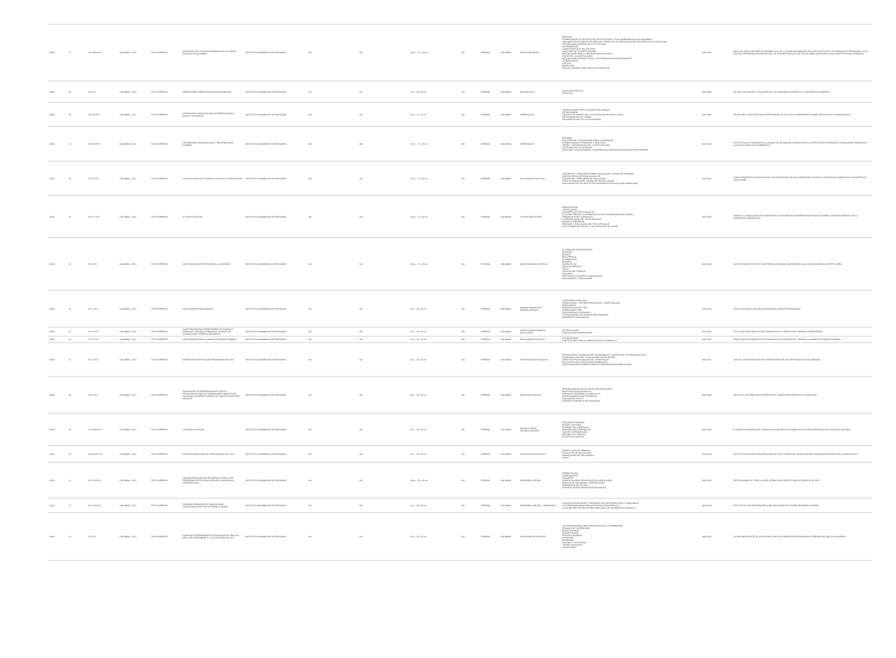| 12997 | 97 | 370.19346 I57e | COLOMBIA , 1973 | TEXTO IMPRESO | DETECCIÓN DE LA ESCUELA PRIMARIA EN LAS ÁREAS RURALES DE COLOMBIA | INSTITUTO COLOMBIANO DE PEDAGOGÍA | N/A | | N/A | | 164 p. ; 33 x 22 cm | | N/A | ESPAÑOL | COLOMBIA | EDUCACIÓN RURAL | PREFACIO INTRODUCCIÓN: EL RETRASO DEL SECTOR RURAL Y SUS CONSECUENCIAS EN COLOMBIA LINEAMIENTOS ELEMENTALES PARA UNA TEORÍA DE LAS DESIGUALDADES SECTORIALES EN EDUCACIÓN METODOLOGÍA GENERAL DE ESTE ESTUDIO ANTECEDENTES CARACTERÍSTICAS DEL ESTUDIO OBJETIVOS DE LA INVESTIGACIÓN METODOLOGÍA PARA LA RECOLECCIÓN DE DATOS ETAPAS DE LA INVESTIGACIÓN METODOLOGÍA ESPECIAL PARA LA DETERMINACIÓN DE PRIORIDADES INTRODUCCIÓN COSTOS BENEFICIOS MÉTODO GENERAL PARA EVALUAR PROYECTOS | 0000 2997 | ESTE VOLUMEN CONTIENE EL INFORME FINAL DE LA INVESTIGACIÓN QUE REALIZÓ EL INSTITUTO COLOMBIANO DE PEDAGOGÍA, CUYO CENTRAL PROPÓSITO DE IDENTIFICAR LOS NIVELES RURALES QUE EN COLOMBIA MOTIVARON ACTUALMENTE ESCUELA PRIMARIA... |
| 12998 | 98 | 510 I57c | COLOMBIA , 1973 | TEXTO IMPRESO | COMENTARIOS SOBRE EDUCACIÓN MATEMÁTICA | INSTITUTO COLOMBIANO DE PEDAGOGÍA | N/A | | N/A | | 14 p. ; 22 x 33 cm | | N/A | ESPAÑOL | COLOMBIA | MATEMÁTICAS | LÓGICA MATEMÁTICA DIDÁCTICA | 0000 2998 | SE HACE UN ANÁLISIS Y UNA CRÍTICA A LAS FUNDAMENTACIONES DE LA MATEMÁTICA MODERNA... |
| 12999 | 99 | 370.152 I57 I | COLOMBIA , 1974 | TEXTO IMPRESO | INSTRUCCIÓN INDIVIDUALIZADA O PERSONALIZADA - MANUAL DE MANEJO | INSTITUTO COLOMBIANO DE PEDAGOGÍA | N/A | | N/A | | 45 p. ; 17 x 23 cm | | N/A | ESPAÑOL | COLOMBIA | APRENDIZAJE | INSTRUCCIONES PARA EL MANEJO DEL MANUAL INTRODUCCIÓN TÉCNICAS DE MANEJO DE LA INSTRUCCIÓN INDIVIDUALIZADA MOTIVACIÓN PARA EL LOGRO DOCUMENTACIÓN DE LA INSTRUCCIÓN | 0000 2999 | ESCOLARES Y MAESTROS QUE PARTICIPARON EN 1973 EN UN EXPERIMENTO SOBRE INSTRUCCIÓN INDIVIDUALIZADA... |
| 13000 | 00 | 370.152 I57 E | COLOMBIA , 1974 | TEXTO IMPRESO | INSTRUCCIÓN INDIVIDUALIZADA Y RECUPERACIÓN FLEXIBLE | INSTITUTO COLOMBIANO DE PEDAGOGÍA | N/A | | N/A | | 167 p. ; 17 x 23 cm | | N/A | ESPAÑOL | COLOMBIA | APRENDIZAJE | RESUMEN SITUACIÓN DE LA EDUCACIÓN RURAL COLOMBIANA INTRODUCCIÓN AL PROBLEMA Y OBJETIVOS DISEÑO Y METODOLOGÍA DE LA INVESTIGACIÓN INSTRUMENTOS DE MEDICIÓN DISCUSIÓN, CONCLUSIONES Y SUGERENCIAS PARA INVESTIGACIONES POSTERIORES | 0000 3000 | ESTE ESTUDIO SE ORIGINÓ EN LA INQUIETUD DE BUSCAR ALTERNATIVAS A LA EFECTIVIDAD INTERNA DE LA EDUCACIÓN PRIMARIA EN LAS ZONAS RURALES COLOMBIANAS... |
| 13001 | 01 | 370.27 I57e | COLOMBIA , 1974 | TEXTO IMPRESO | LA EVALUACIÓN INSTITUCIONAL APLICADA A LA EDUCACIÓN | INSTITUTO COLOMBIANO DE PEDAGOGÍA | N/A | | N/A | | 177 p. ; 17 x 23 cm | | N/A | ESPAÑOL | COLOMBIA | EVALUACIÓN EDUCATIVA | CONCEPTOS Y PRINCIPIOS SOBRE EVALUACIÓN Y TEORÍA DE SISTEMAS NUEVOS ENFOQUES EDUCACIONALES CONCEPTOS Y PRINCIPIOS DE EVALUACIÓN TIPOS DE EVALUACIÓN Y MODELOS DE EVALUACIÓN EVALUACIÓN DE LOS INSTITUTOS NACIONALES DE EDUCACIÓN MEDIA INEM | 0000 3001 | CON EL PROPÓSITO DE IDENTIFICAR LAS TENDENCIAS QUE HAN VENIDO REALIZANDO EL INTENTO DE CLARIFICAR EL CONCEPTO DE EVALUACIÓN... |
| 13002 | 02 | 370.777 I57t | COLOMBIA , 1974 | TEXTO IMPRESO | EL TEXTO ESCOLAR | INSTITUTO COLOMBIANO DE PEDAGOGÍA | N/A | | N/A | | 174 p. ; 17 x 23 cm | | N/A | ESPAÑOL | COLOMBIA | TEXTOS EDUCATIVOS | PRESENTACIÓN JUSTIFICACIÓN CONCEPTO DE TEXTO ESCOLAR EL AUTOR FRENTE A LA PROBLEMÁTICA DE LA COMUNICACIÓN ESCRITA CRONOLOGÍA DEL CURRÍCULO LA PREPARACIÓN DEL TEXTO ESCOLAR EDICIÓN E IMPRESIÓN MEDICIÓN Y EVALUACIÓN DEL TEXTO ESCOLAR LOS AUTORES DE TEXTOS Y LOS DERECHOS DE AUTOR | 0000 3002 | DEBIDO A LA OBLIGACIÓN DE SUMINISTRAR LOS ELEMENTOS INDISPENSABLES PARA EL NORMAL DESENVOLVIMIENTO DE LA ENSEÑANZA-APRENDIZAJE... |
| 13003 | 03 | 507.2 I57 I | COLOMBIA , 1974 | TEXTO IMPRESO | INVESTIGACIÓN CIENTÍFICA PARA LA JUVENTUD | INSTITUTO COLOMBIANO DE PEDAGOGÍA | N/A | | N/A | | 156 p. ; 17 x 23 cm | | N/A | ESPAÑOL | COLOMBIA | INVESTIGACIÓN CIENTÍFICA | EL CÓMO DE LOS PROYECTOS BOTÁNICA QUÍMICA ELECTRÓNICA ENTOMOLOGÍA BIOLOGÍA MATEMÁTICAS CIENCIAS MEDICAS FÍSICA CIENCIAS DEL ESPACIO ZOOLOGÍA PROYECTOS DE GRUPO E INDIVIDUALES BIBLIOGRAFÍA Y PUBLICACIÓN | 0000 3003 | LOS ESTUDIANTES DE HOY, CIENTÍFICOS DE MAÑANA, OBTENDRÁN UNA AYUDA VALIOSÍSIMA DE ESTE LIBRO... |
| 13004 | 04 | 370.1 I57a | COLOMBIA , 1974 | TEXTO IMPRESO | ACTUALIDADES PEDAGÓGICAS | INSTITUTO COLOMBIANO DE PEDAGOGÍA | N/A | | N/A | | 28 p. ; 22 x 28 cm | | N/A | ESPAÑOL | COLOMBIA | MEDIOS EDUCATIVOS MEDIOS MASIVOS | LA REFORMA EDUCATIVA CAPACITACIÓN - CENTROS REGIONALES - INVESTIGACIÓN DIRECTORIOS PROYECTO ICOLPE - OEA COMPILACIÓN INEM UNA SOCIEDAD INFORMADA LA PRODUCCIÓN DE CUENTOS PEDAGÓGICOS CONGRESOS NACIONALES | 0000 3004 | TEXTO CON ARTÍCULOS RELACIONADOS EN TEMAS PEDAGÓGICOS. |
| 13005 | 05 | 371.12 I57 1 | COLOMBIA , 1974 | TEXTO IMPRESO | CUESTIONARIO PARA PROFESORES DE ESCUELAS NORMALES, ESCUELAS PRIMARIAS, CURSOS DE CAPACITACIÓN, PERFECCIONAMIENTO | INSTITUTO COLOMBIANO DE PEDAGOGÍA | N/A | | N/A | | 41 p. ; 22 x 33 cm | | N/A | ESPAÑOL | COLOMBIA | CAPACITACIÓN DOCENTE - EVALUACIÓN | INSTRUCCIONES CUESTIONARIO PROFESORES | 0000 3005 | TEXTO QUE CONTIENE UN CUESTIONARIO DE 217 PREGUNTAS, DIRIGIDO A PROFESORES. |
| 13006 | 06 | 371.27 I57c | COLOMBIA , 1974 | TEXTO IMPRESO | CUESTIONARIO PARA ALUMNOS DE ESCUELA NORMAL | INSTITUTO COLOMBIANO DE PEDAGOGÍA | N/A | | N/A | | 15 p. ; 22 x 33 cm | | N/A | ESPAÑOL | COLOMBIA | EVALUACIÓN EDUCATIVA | INSTRUCCIONES CUESTIONARIO PARA ALUMNOS ESCUELAS NORMALES | 0000 3006 | TEXTO QUE CONTIENE UN CUESTIONARIO DE 146 PREGUNTAS, DIRIGIDO A ALUMNOS DE ESCUELA NORMAL |
| 13007 | 07 | 370.7 I57d | COLOMBIA , 1974 | TEXTO IMPRESO | DIVISIÓN DE INVESTIGACIÓN PROGRAMACIÓN 1974 | INSTITUTO COLOMBIANO DE PEDAGOGÍA | N/A | | N/A | | 25 p. ; 22 x 28 cm | | N/A | ESPAÑOL | COLOMBIA | INVESTIGACIÓN EDUCATIVA | ESTRUCTURAS, COMPONENTES, RENDIMIENTO Y COSTOS DEL SISTEMA EDUCATIVO INVENTARIO, ANÁLISIS Y EVALUACIÓN DE RECURSOS ASPECTOS PSICOSOCIALES DEL APRENDIZAJE EVALUACIÓN DE LA EDUCACIÓN NORMALISTA INVESTIGACIONES SOBRE DISEÑO DE PROGRAMAS DE ORIENTACIÓN | 0000 3007 | UNA DE LAS NECESIDADES MÁS IMPORTANTES DEL SECTOR EDUCATIVO COLOMBIANO... |
| 13008 | 08 | 155.4 I57e | COLOMBIA , 1974 | TEXTO IMPRESO | ESTUDIO DE LAS REPERCUSIONES FÍSICAS Y PSICOLÓGICAS QUE LAS CONDICIONES AMBIENTALES ECOLÓGICAS EJERCEN SOBRE LOS NIÑOS EN EDAD PRE-ESCOLAR | INSTITUTO COLOMBIANO DE PEDAGOGÍA | N/A | | N/A | | 46 p. ; 22 x 28 cm | | N/A | ESPAÑOL | COLOMBIA | PSICOLOGÍA INFANTIL | METODOLOGÍA EDUCATIVA PARA PRE-ESCOLARES OBJETIVOS EDUCACIONALES MARCO DE REFERENCIA CURRICULAR FUNCIONAMIENTO DEL PROGRAMA EVALUACIÓN PILOTO BATERÍA DE PRUEBAS PSICOLÓGICAS | 0000 3008 | ESTE ES EL INFORME QUE SE PRESENTA EL EQUIPO POR PARTE DE LA FUNDACIÓN... |
| 13009 | 09 | 370.19346 I57e | COLOMBIA , 1974 | TEXTO IMPRESO | LA ESCUELA UNITARIA | INSTITUTO COLOMBIANO DE PEDAGOGÍA | N/A | | N/A | | 29 p. ; 22 x 28 cm | | N/A | ESPAÑOL | COLOMBIA | ESCUELA RURAL ESCUELA UNITARIA | EDUCACIÓN PRIMARIA ESCUELA UNITARIA DINÁMICA DEL CURRÍCULO PROCESO DEL APRENDIZAJE NIVELES DE PROMOCIÓN MÉTODOS DE TRABAJO EL EDIFICIO ESCOLAR | 0000 3009 | EL OBJETIVO GENERAL DEL TRABAJO SE CONCRETA EN COMPILAR LAS CARACTERÍSTICAS DE LA ESCUELA UNITARIA... |
| 13010 | 10 | 344.86 076 I57c | COLOMBIA , 1974 | TEXTO IMPRESO | EVENTOS ASOCIACIÓN DE CAPACITACIÓN 1973-1974 | INSTITUTO COLOMBIANO DE PEDAGOGÍA | N/A | | N/A | | 17 p. ; 33 x 22 cm | | N/A | ESPAÑOL | COLOMBIA | LEGISLACIÓN EDUCATIVA | CAPACITACIÓN DE PRIMARIA ESCALAFÓN DE SECUNDARIA CAPACITACIÓN DE SECUNDARIA NOTAS | 0000 3010 | ESTE TEXTO CONTIENE RECOPILACIÓN DE LEYES, DECRETOS, RESOLUCIONES, CONVENIOS REFERENTES A CAPACITACIÓN. |
| 13011 | 11 | 307.1412 I57c | COLOMBIA , 1974 | TEXTO IMPRESO | CONCENTRACIONES DE DESARROLLO RURAL CDR PROGRAMAS DE ESTUDIO CONJUNTO VOCACIONAL AGROPECUARIA | INSTITUTO COLOMBIANO DE PEDAGOGÍA | N/A | | N/A | | 300 p. ; 33 x 22 cm | | N/A | ESPAÑOL | COLOMBIA | DESARROLLO RURAL | PRESENTACIÓN INTRODUCCIÓN CONCEPTO DIVERSIFICACIÓN EDUCATIVA EN EL MEDIO RURAL EDUCACIÓN VOCACIONAL AGROPECUARIA PROGRAMAS DE ESTUDIO CENTROS DE RECURSOS METODOLÓGICOS | 0000 3011 | ESTE DOCUMENTO, TIENE LA BASE JURÍDICA DEL DECRETO 088 DE ENERO 22 DE 1976... |
| 13012 | 12 | 307.1412 I57s | COLOMBIA , 1974 | TEXTO IMPRESO | SEGUNDO SEMINARIO DE CAPACITACIÓN CONCENTRACIONES DE DESARROLLO RURAL | INSTITUTO COLOMBIANO DE PEDAGOGÍA | N/A | | N/A | | 14 p. ; 22 x 33 cm | | N/A | ESPAÑOL | COLOMBIA | DESARROLLO RURAL - SEMINARIOS | ALGUNAS DEFINICIONES Y ENFOQUES DEL DESARROLLO DE LA COMUNIDAD LAS PRECONDICIONES SOCIALES PARA EL DESARROLLO LA ACCIÓN DEL ESTADO EN RELACIÓN CON LOS MOVIMIENTOS SOCIALES | 0000 3012 | ESTE TEXTO CONTIENE RECOPILACIÓN DE CONCEPTOS SOBRE DESARROLLO RURAL. |
| 13013 | 13 | 374 I57c | COLOMBIA , 1974 | TEXTO IMPRESO | CURSO DE SUPERVISORES DE EDUCACIÓN DE ADULTOS DEL 16 DE SEPTIEMBRE AL 12 DE OCTUBRE DE 1974 | INSTITUTO COLOMBIANO DE PEDAGOGÍA | N/A | | N/A | | 29 p. ; 22 x 33 cm | | N/A | ESPAÑOL | COLOMBIA | EDUCACIÓN DE ADULTOS | LAS RESPONSABILIDADES PRINCIPALES DE LA SUPERVISIÓN TÉCNICAS DE SUPERVISIÓN BRAINSTORMING DEMOSTRACIÓN PRÁCTICA DIRIGIDA DISCUSIÓN EXHIBICIÓN PELÍCULA Y TELEVISIÓN TERAPIA DE GRUPO LABORATORIO | 0000 3013 | LO MÁS IMPORTANTE DE UNA ESCUELA SON LOS PROCESOS DE ENSEÑANZA-APRENDIZAJE QUE ALLÍ OCURREN... |